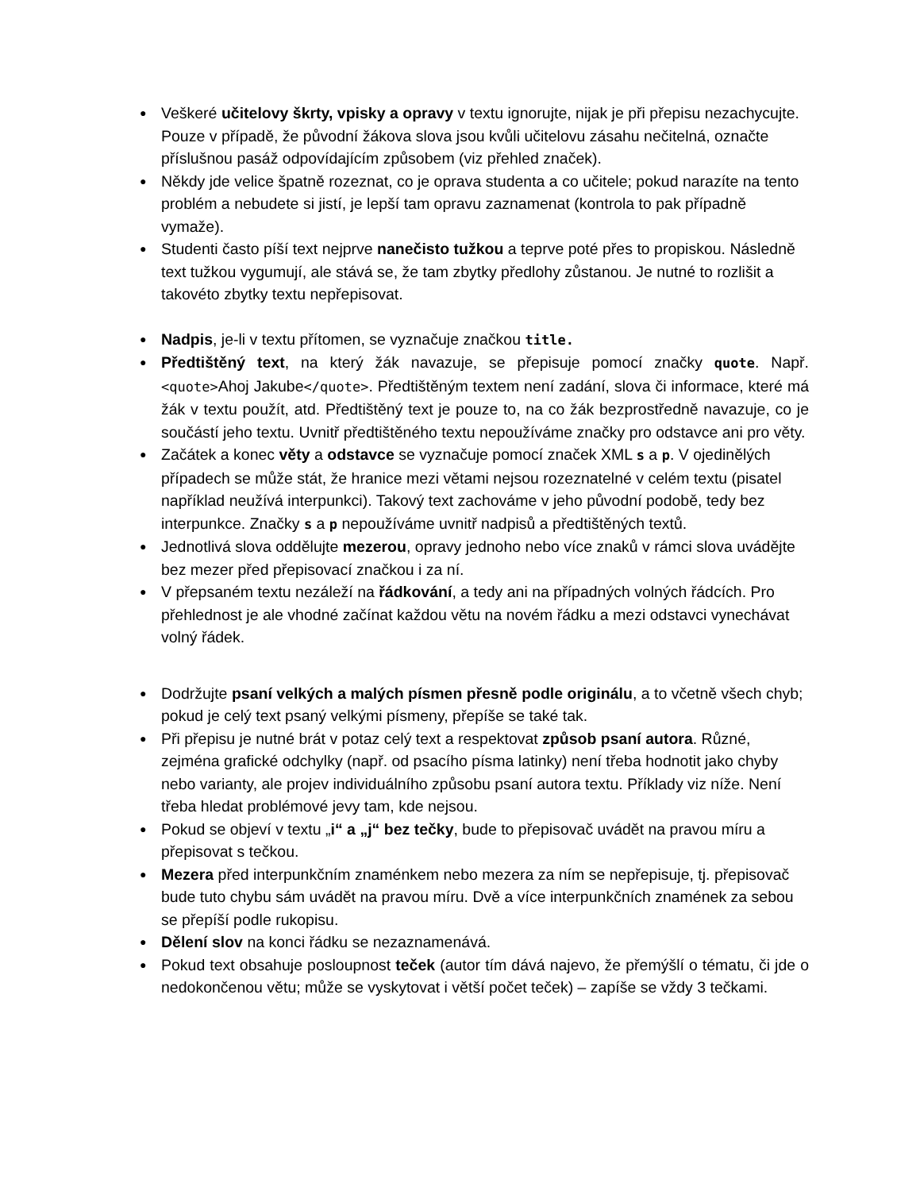● Veškeré učitelovy škrty, vpisky a opravy v textu ignorujte, nijak je při přepisu nezachycujte. Pouze v případě, že původní žákova slova jsou kvůli učitelovu zásahu nečitelná, označte příslušnou pasáž odpovídajícím způsobem (viz přehled značek).
● Někdy jde velice špatně rozeznat, co je oprava studenta a co učitele; pokud narazíte na tento problém a nebudete si jistí, je lepší tam opravu zaznamenat (kontrola to pak případně vymaže).
● Studenti často píší text nejprve nanečisto tužkou a teprve poté přes to propiskou. Následně text tužkou vygumují, ale stává se, že tam zbytky předlohy zůstanou. Je nutné to rozlišit a takovéto zbytky textu nepřepisovat.
● Nadpis, je-li v textu přítomen, se vyznačuje značkou title.
● Předtištěný text, na který žák navazuje, se přepisuje pomocí značky quote. Např. <quote>Ahoj Jakube</quote>. Předtištěným textem není zadání, slova či informace, které má žák v textu použít, atd. Předtištěný text je pouze to, na co žák bezprostředně navazuje, co je součástí jeho textu. Uvnitř předtištěného textu nepoužíváme značky pro odstavce ani pro věty.
● Začátek a konec věty a odstavce se vyznačuje pomocí značek XML s a p. V ojedinělých případech se může stát, že hranice mezi větami nejsou rozeznatelné v celém textu (pisatel například neužívá interpunkci). Takový text zachováme v jeho původní podobě, tedy bez interpunkce. Značky s a p nepoužíváme uvnitř nadpisů a předtištěných textů.
● Jednotlivá slova oddělujte mezerou, opravy jednoho nebo více znaků v rámci slova uvádějte bez mezer před přepisovací značkou i za ní.
● V přepsaném textu nezáleží na řádkování, a tedy ani na případných volných řádcích. Pro přehlednost je ale vhodné začínat každou větu na novém řádku a mezi odstavci vynechávat volný řádek.
● Dodržujte psaní velkých a malých písmen přesně podle originálu, a to včetně všech chyb; pokud je celý text psaný velkými písmeny, přepíše se také tak.
● Při přepisu je nutné brát v potaz celý text a respektovat způsob psaní autora. Různé, zejména grafické odchylky (např. od psacího písma latinky) není třeba hodnotit jako chyby nebo varianty, ale projev individuálního způsobu psaní autora textu. Příklady viz níže. Není třeba hledat problémové jevy tam, kde nejsou.
● Pokud se objeví v textu „i“ a „j“ bez tečky, bude to přepisovač uvádět na pravou míru a přepisovat s tečkou.
● Mezera před interpunkčním znaménkem nebo mezera za ním se nepřepisuje, tj. přepisovač bude tuto chybu sám uvádět na pravou míru. Dvě a více interpunkčních znamének za sebou se přepíší podle rukopisu.
● Dělení slov na konci řádku se nezaznamenává.
● Pokud text obsahuje posloupnost teček (autor tím dává najevo, že přemýšlí o tématu, či jde o nedokončenou větu; může se vyskytovat i větší počet teček) – zapíše se vždy 3 tečkami.